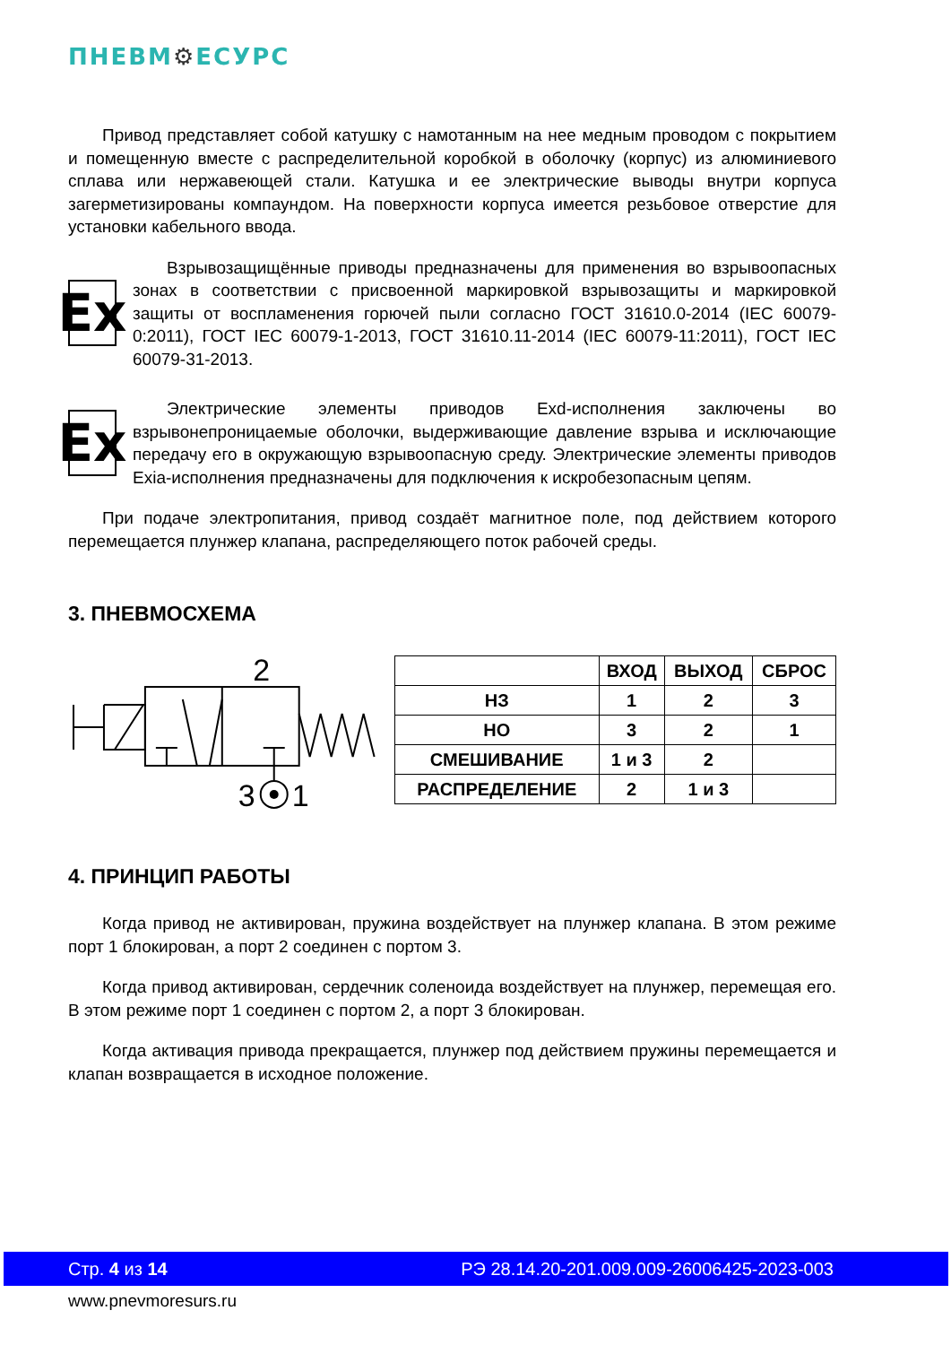ПНЕВМ⚙ЕСУРС
Привод представляет собой катушку с намотанным на нее медным проводом с покрытием и помещенную вместе с распределительной коробкой в оболочку (корпус) из алюминиевого сплава или нержавеющей стали. Катушка и ее электрические выводы внутри корпуса загерметизированы компаундом. На поверхности корпуса имеется резьбовое отверстие для установки кабельного ввода.
Ex
Взрывозащищённые приводы предназначены для применения во взрывоопасных зонах в соответствии с присвоенной маркировкой взрывозащиты и маркировкой защиты от воспламенения горючей пыли согласно ГОСТ 31610.0-2014 (IEC 60079-0:2011), ГОСТ IEC 60079-1-2013, ГОСТ 31610.11-2014 (IEC 60079-11:2011), ГОСТ IEC 60079-31-2013.
Ex
Электрические элементы приводов Exd-исполнения заключены во взрывонепроницаемые оболочки, выдерживающие давление взрыва и исключающие передачу его в окружающую взрывоопасную среду. Электрические элементы приводов Exia-исполнения предназначены для подключения к искробезопасным цепям.
При подаче электропитания, привод создаёт магнитное поле, под действием которого перемещается плунжер клапана, распределяющего поток рабочей среды.
3. ПНЕВМОСХЕМА
2
3
1
| | ВХОД | ВЫХОД | СБРОС |
| --- | --- | --- | --- |
| НЗ | 1 | 2 | 3 |
| НО | 3 | 2 | 1 |
| СМЕШИВАНИЕ | 1 и 3 | 2 | |
| РАСПРЕДЕЛЕНИЕ | 2 | 1 и 3 | |
4. ПРИНЦИП РАБОТЫ
Когда привод не активирован, пружина воздействует на плунжер клапана. В этом режиме порт 1 блокирован, а порт 2 соединен с портом 3.
Когда привод активирован, сердечник соленоида воздействует на плунжер, перемещая его. В этом режиме порт 1 соединен с портом 2, а порт 3 блокирован.
Когда активация привода прекращается, плунжер под действием пружины перемещается и клапан возвращается в исходное положение.
Стр. 4 из 14 РЭ 28.14.20-201.009.009-26006425-2023-003
www.pnevmoresurs.ru